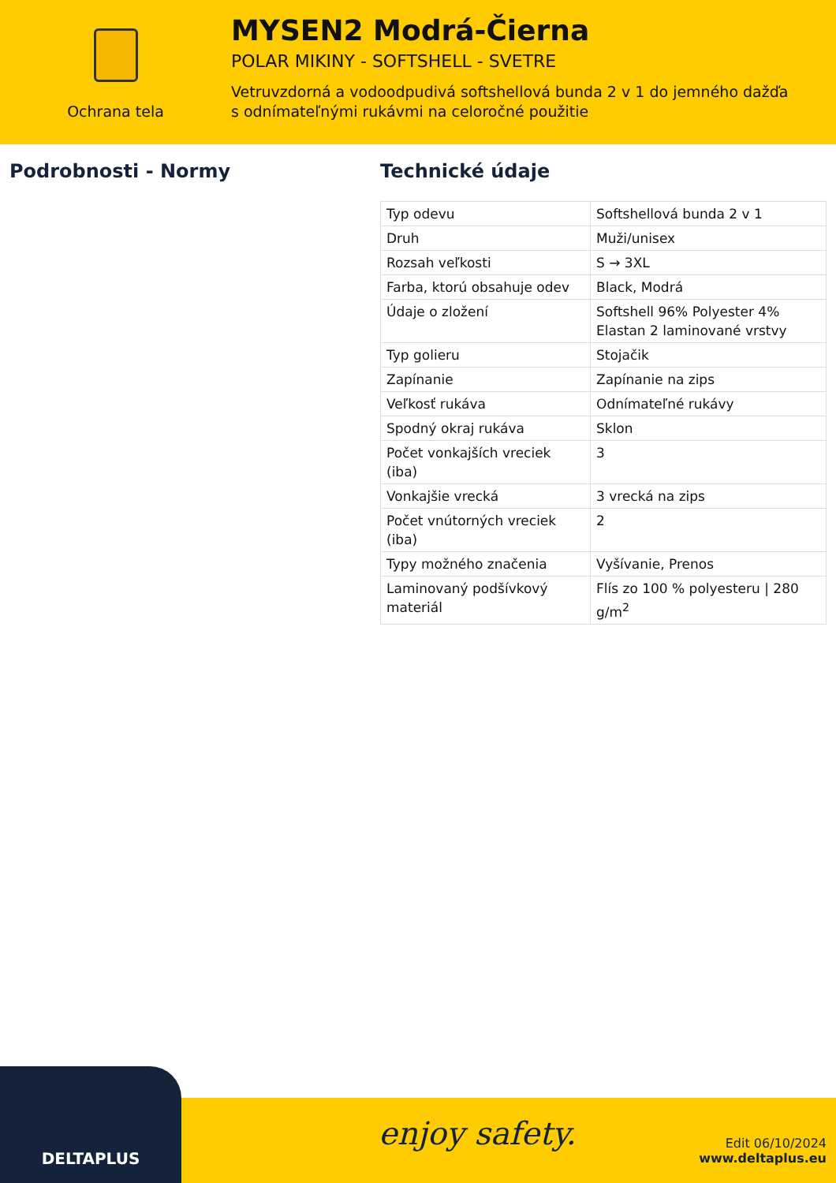Ochrana tela
MYSEN2 Modrá-Čierna
POLAR MIKINY - SOFTSHELL - SVETRE
Vetruvzdorná a vodoodpudivá softshellová bunda 2 v 1 do jemného dažďa
s odnímateľnými rukávmi na celoročné použitie
Podrobnosti - Normy Technické údaje
| Typ odevu | Softshellová bunda 2 v 1 |
| Druh | Muži/unisex |
| Rozsah veľkosti | S → 3XL |
| Farba, ktorú obsahuje odev | Black, Modrá |
| Údaje o zložení | Softshell 96% Polyester 4% Elastan 2 laminované vrstvy |
| Typ golieru | Stojačik |
| Zapínanie | Zapínanie na zips |
| Veľkosť rukáva | Odnímateľné rukávy |
| Spodný okraj rukáva | Sklon |
| Počet vonkajších vreciek (iba) | 3 |
| Vonkajšie vrecká | 3 vrecká na zips |
| Počet vnútorných vreciek (iba) | 2 |
| Typy možného značenia | Vyšívanie, Prenos |
| Laminovaný podšívkový materiál | Flís zo 100 % polyesteru / 280 g/m<sup>2</sup> |
DELTAPLUS
enjoy safety.
Edit 06/10/2024
www.deltaplus.eu